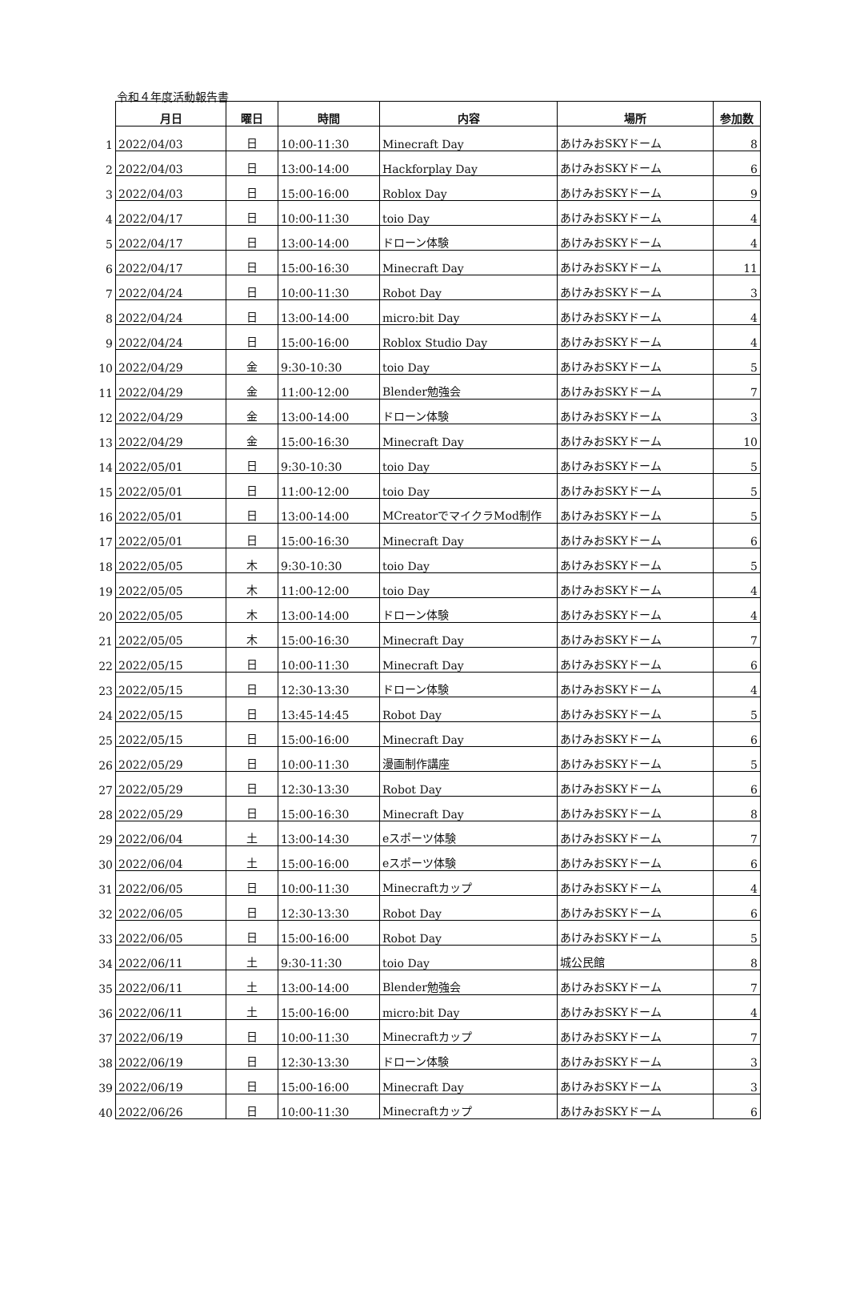令和４年度活動報告書
| | 月日 | 曜日 | 時間 | 内容 | 場所 | 参加数 |
| 1 | 2022/04/03 | 日 | 10:00-11:30 | Minecraft Day | あけみおSKYドーム | 8 |
| 2 | 2022/04/03 | 日 | 13:00-14:00 | Hackforplay Day | あけみおSKYドーム | 6 |
| 3 | 2022/04/03 | 日 | 15:00-16:00 | Roblox Day | あけみおSKYドーム | 9 |
| 4 | 2022/04/17 | 日 | 10:00-11:30 | toio Day | あけみおSKYドーム | 4 |
| 5 | 2022/04/17 | 日 | 13:00-14:00 | ドローン体験 | あけみおSKYドーム | 4 |
| 6 | 2022/04/17 | 日 | 15:00-16:30 | Minecraft Day | あけみおSKYドーム | 11 |
| 7 | 2022/04/24 | 日 | 10:00-11:30 | Robot Day | あけみおSKYドーム | 3 |
| 8 | 2022/04/24 | 日 | 13:00-14:00 | micro:bit Day | あけみおSKYドーム | 4 |
| 9 | 2022/04/24 | 日 | 15:00-16:00 | Roblox Studio Day | あけみおSKYドーム | 4 |
| 10 | 2022/04/29 | 金 | 9:30-10:30 | toio Day | あけみおSKYドーム | 5 |
| 11 | 2022/04/29 | 金 | 11:00-12:00 | Blender勉強会 | あけみおSKYドーム | 7 |
| 12 | 2022/04/29 | 金 | 13:00-14:00 | ドローン体験 | あけみおSKYドーム | 3 |
| 13 | 2022/04/29 | 金 | 15:00-16:30 | Minecraft Day | あけみおSKYドーム | 10 |
| 14 | 2022/05/01 | 日 | 9:30-10:30 | toio Day | あけみおSKYドーム | 5 |
| 15 | 2022/05/01 | 日 | 11:00-12:00 | toio Day | あけみおSKYドーム | 5 |
| 16 | 2022/05/01 | 日 | 13:00-14:00 | MCreatorでマイクラMod制作 | あけみおSKYドーム | 5 |
| 17 | 2022/05/01 | 日 | 15:00-16:30 | Minecraft Day | あけみおSKYドーム | 6 |
| 18 | 2022/05/05 | 木 | 9:30-10:30 | toio Day | あけみおSKYドーム | 5 |
| 19 | 2022/05/05 | 木 | 11:00-12:00 | toio Day | あけみおSKYドーム | 4 |
| 20 | 2022/05/05 | 木 | 13:00-14:00 | ドローン体験 | あけみおSKYドーム | 4 |
| 21 | 2022/05/05 | 木 | 15:00-16:30 | Minecraft Day | あけみおSKYドーム | 7 |
| 22 | 2022/05/15 | 日 | 10:00-11:30 | Minecraft Day | あけみおSKYドーム | 6 |
| 23 | 2022/05/15 | 日 | 12:30-13:30 | ドローン体験 | あけみおSKYドーム | 4 |
| 24 | 2022/05/15 | 日 | 13:45-14:45 | Robot Day | あけみおSKYドーム | 5 |
| 25 | 2022/05/15 | 日 | 15:00-16:00 | Minecraft Day | あけみおSKYドーム | 6 |
| 26 | 2022/05/29 | 日 | 10:00-11:30 | 漫画制作講座 | あけみおSKYドーム | 5 |
| 27 | 2022/05/29 | 日 | 12:30-13:30 | Robot Day | あけみおSKYドーム | 6 |
| 28 | 2022/05/29 | 日 | 15:00-16:30 | Minecraft Day | あけみおSKYドーム | 8 |
| 29 | 2022/06/04 | 土 | 13:00-14:30 | eスポーツ体験 | あけみおSKYドーム | 7 |
| 30 | 2022/06/04 | 土 | 15:00-16:00 | eスポーツ体験 | あけみおSKYドーム | 6 |
| 31 | 2022/06/05 | 日 | 10:00-11:30 | Minecraftカップ | あけみおSKYドーム | 4 |
| 32 | 2022/06/05 | 日 | 12:30-13:30 | Robot Day | あけみおSKYドーム | 6 |
| 33 | 2022/06/05 | 日 | 15:00-16:00 | Robot Day | あけみおSKYドーム | 5 |
| 34 | 2022/06/11 | 土 | 9:30-11:30 | toio Day | 城公民館 | 8 |
| 35 | 2022/06/11 | 土 | 13:00-14:00 | Blender勉強会 | あけみおSKYドーム | 7 |
| 36 | 2022/06/11 | 土 | 15:00-16:00 | micro:bit Day | あけみおSKYドーム | 4 |
| 37 | 2022/06/19 | 日 | 10:00-11:30 | Minecraftカップ | あけみおSKYドーム | 7 |
| 38 | 2022/06/19 | 日 | 12:30-13:30 | ドローン体験 | あけみおSKYドーム | 3 |
| 39 | 2022/06/19 | 日 | 15:00-16:00 | Minecraft Day | あけみおSKYドーム | 3 |
| 40 | 2022/06/26 | 日 | 10:00-11:30 | Minecraftカップ | あけみおSKYドーム | 6 |